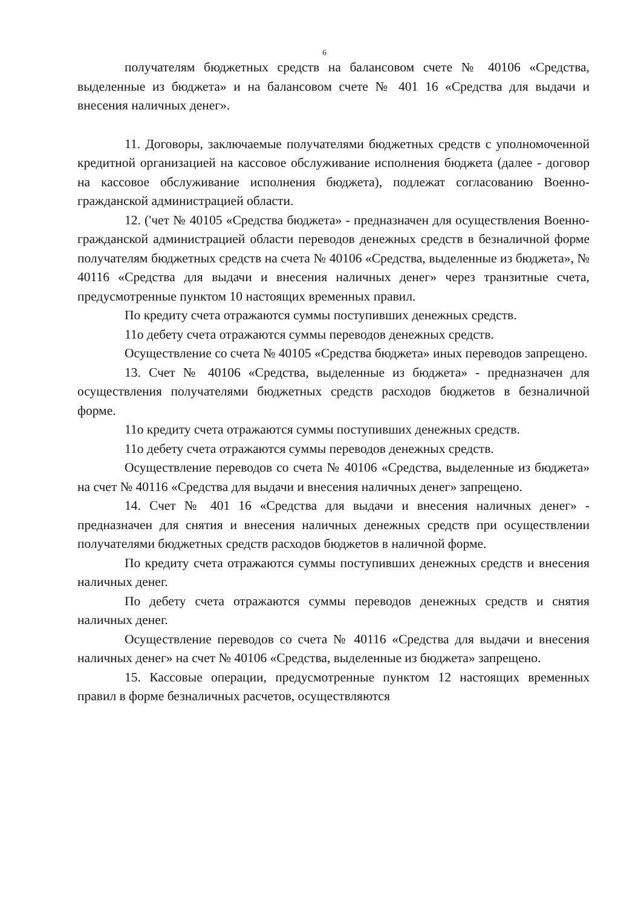6
получателям бюджетных средств на балансовом счете № 40106 «Средства, выделенные из бюджета» и на балансовом счете № 401 16 «Средства для выдачи и внесения наличных денег».
11. Договоры, заключаемые получателями бюджетных средств с уполномоченной кредитной организацией на кассовое обслуживание исполнения бюджета (далее - договор на кассовое обслуживание исполнения бюджета), подлежат согласованию Военно-гражданской администрацией области.
12. ('чет № 40105 «Средства бюджета» - предназначен для осуществления Военно-гражданской администрацией области переводов денежных средств в безналичной форме получателям бюджетных средств на счета № 40106 «Средства, выделенные из бюджета», № 40116 «Средства для выдачи и внесения наличных денег» через транзитные счета, предусмотренные пунктом 10 настоящих временных правил.
По кредиту счета отражаются суммы поступивших денежных средств.
11о дебету счета отражаются суммы переводов денежных средств.
Осуществление со счета № 40105 «Средства бюджета» иных переводов запрещено.
13. Счет № 40106 «Средства, выделенные из бюджета» - предназначен для осуществления получателями бюджетных средств расходов бюджетов в безналичной форме.
11о кредиту счета отражаются суммы поступивших денежных средств.
11о дебету счета отражаются суммы переводов денежных средств.
Осуществление переводов со счета № 40106 «Средства, выделенные из бюджета» на счет № 40116 «Средства для выдачи и внесения наличных денег» запрещено.
14. Счет № 401 16 «Средства для выдачи и внесения наличных денег» - предназначен для снятия и внесения наличных денежных средств при осуществлении получателями бюджетных средств расходов бюджетов в наличной форме.
По кредиту счета отражаются суммы поступивших денежных средств и внесения наличных денег.
По дебету счета отражаются суммы переводов денежных средств и снятия наличных денег.
Осуществление переводов со счета № 40116 «Средства для выдачи и внесения наличных денег» на счет № 40106 «Средства, выделенные из бюджета» запрещено.
15. Кассовые операции, предусмотренные пунктом 12 настоящих временных правил в форме безналичных расчетов, осуществляются